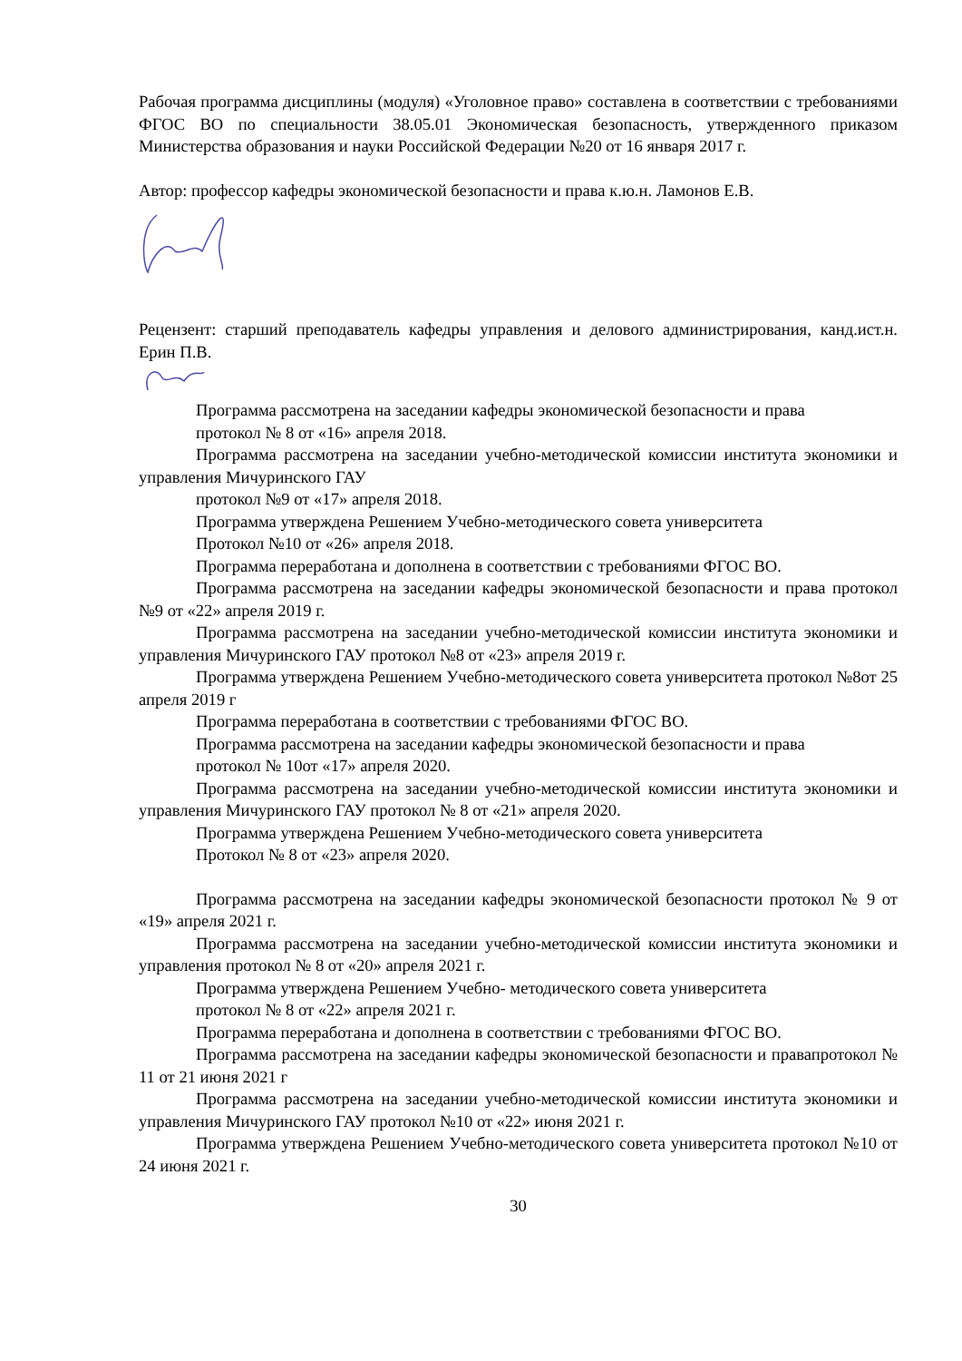Рабочая программа дисциплины (модуля) «Уголовное право» составлена в соответствии с требованиями ФГОС ВО по специальности 38.05.01 Экономическая безопасность, утвержденного приказом Министерства образования и науки Российской Федерации №20 от 16 января 2017 г.
Автор: профессор кафедры экономической безопасности и права к.ю.н. Ламонов Е.В.
Рецензент: старший преподаватель кафедры управления и делового администрирования, канд.ист.н. Ерин П.В.
Программа рассмотрена на заседании кафедры экономической безопасности и права
протокол № 8 от «16» апреля 2018.
Программа рассмотрена на заседании учебно-методической комиссии института экономики и управления Мичуринского ГАУ
протокол №9 от «17» апреля 2018.
Программа утверждена Решением Учебно-методического совета университета
Протокол №10 от «26» апреля 2018.
Программа переработана и дополнена в соответствии с требованиями ФГОС ВО.
Программа рассмотрена на заседании кафедры экономической безопасности и права протокол №9 от «22» апреля 2019 г.
Программа рассмотрена на заседании учебно-методической комиссии института экономики и управления Мичуринского ГАУ протокол №8 от «23» апреля 2019 г.
Программа утверждена Решением Учебно-методического совета университета протокол №8от 25 апреля 2019 г
Программа переработана в соответствии с требованиями ФГОС ВО.
Программа рассмотрена на заседании кафедры экономической безопасности и права
протокол № 10от «17» апреля 2020.
Программа рассмотрена на заседании учебно-методической комиссии института экономики и управления Мичуринского ГАУ протокол № 8 от «21» апреля 2020.
Программа утверждена Решением Учебно-методического совета университета
Протокол № 8 от «23» апреля 2020.
Программа рассмотрена на заседании кафедры экономической безопасности протокол № 9 от «19» апреля 2021 г.
Программа рассмотрена на заседании учебно-методической комиссии института экономики и управления протокол № 8 от «20» апреля 2021 г.
Программа утверждена Решением Учебно- методического совета университета
протокол № 8 от «22» апреля 2021 г.
Программа переработана и дополнена в соответствии с требованиями ФГОС ВО.
Программа рассмотрена на заседании кафедры экономической безопасности и правапротокол № 11 от 21 июня 2021 г
Программа рассмотрена на заседании учебно-методической комиссии института экономики и управления Мичуринского ГАУ протокол №10 от «22» июня 2021 г.
Программа утверждена Решением Учебно-методического совета университета протокол №10 от 24 июня 2021 г.
30